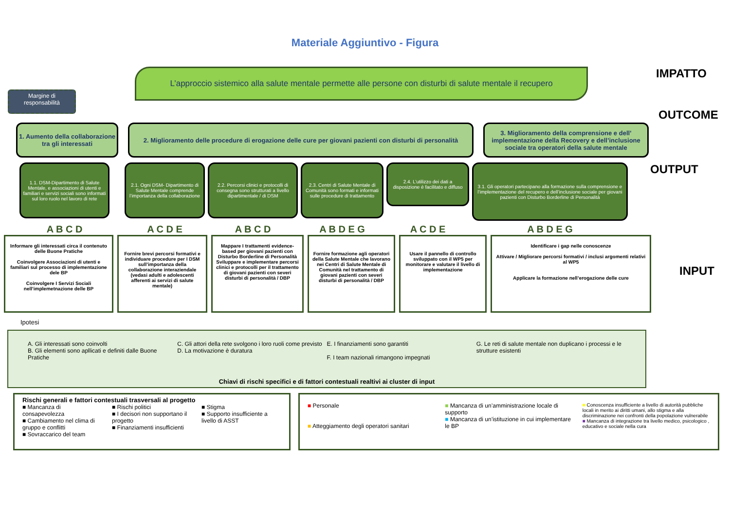Materiale Aggiuntivo - Figura
Margine di
responsabilità
L’approccio sistemico alla salute mentale permette alle persone con disturbi di salute mentale il recupero
IMPATTO
1. Aumento della collaborazione tra gli interessati
2. Miglioramento delle procedure di erogazione delle cure per giovani pazienti con disturbi di personalità
3. Miglioramento della comprensione e dell’ implementazione della Recovery e dell’inclusione sociale tra operatori della salute mentale
OUTCOME
1.1. DSM-Dipartimento di Salute Mentale, e associazioni di utenti e familiari e servizi sociali sono informati sul loro ruolo nel lavoro di rete
2.1. Ogni DSM- Dipartimento di Salute Mentale comprende l’importanza della collaborazione
2.2. Percorsi clinici e protocolli di consegna sono strutturati a livello dipartimentale / di DSM
2.3. Centri di Salute Mentale di Comunità sono formati e informati sulle procedure di trattamento
2.4. L’utilizzo dei dati a disposizione è facilitato e diffuso
3.1. Gli operatori partecipano alla formazione sulla comprensione e l’implementazione del recupero e dell’inclusione sociale per giovani pazienti con Disturbo Borderline di Personalità
OUTPUT
A B C D A C D E A B C D A B D E G A C D E A B D E G
Informare gli interessati circa il contenuto delle Buone Pratiche
Coinvolgere Associazioni di utenti e familiari sul processo di implementazione dele BP
Coinvolgere I Servizi Sociali nell’implemetnazione delle BP
Fornire brevi percorsi formativi e individuare procedure per I DSM sull’importanza della collaborazione interaziendale (vedasi adulti e adolescenti afferenti ai servizi di salute mentale)
Mappare I trattamenti evidence-based per giovani pazienti con Disturbo Borderline di Personalità Sviluppare e implementare percorsi clinici e protocolli per il trattamento di giovani pazienti con severi disturbi di personalità / DBP
Fornire formazione agli operatori della Salute Mentale che lavorano nei Centri di Salute Mentale di Comunità nel trattamento di giovani pazienti con severi disturbi di personalità / DBP
Usare il pannello di controllo sviluppato con il WP5 per monitorare e valutare il livello di implementazione
Identificare i gap nelle conoscenze
Attivare / Migliorare percorsi formativi / inclusi argomenti relativi al WP5
Applicare la formazione nell’erogazione delle cure
INPUT
Ipotesi
A. Gli interessati sono coinvolti
B. Gli elementi sono apllicati e definiti dalle Buone Pratiche
C. Gli attori della rete svolgono i loro ruoli come previsto
D. La motivazione è duratura
E. I finanziamenti sono garantiti
F. I team nazionali rimangono impegnati
G. Le reti di salute mentale non duplicano i processi e le strutture esistenti
Chiavi di rischi specifici e di fattori contestuali realtivi ai cluster di input
Rischi generali e fattori contestuali trasversali al progetto
■ Mancanza di consapevolezza
■ Cambiamento nel clima di gruppo e conflitti
■ Sovraccarico del team
■ Rischi politici
■ I decisori non supportano il progetto
■ Finanziamenti insufficienti
■ Stigma
■ Supporto insufficiente a livello di ASST
■ Personale
■ Atteggiamento degli operatori sanitari
■ Mancanza di un’amministrazione locale di supporto
■ Mancanza di un’istituzione in cui implementare le BP
■ Conoscenza insufficiente a livello di autorità pubbliche locali in merito ai diritti umani, allo stigma e alla discriminazione nei confronti della popolazione vulnerabile
■ Mancanza di integrazione tra livello medico, psicologico , educativo e sociale nella cura